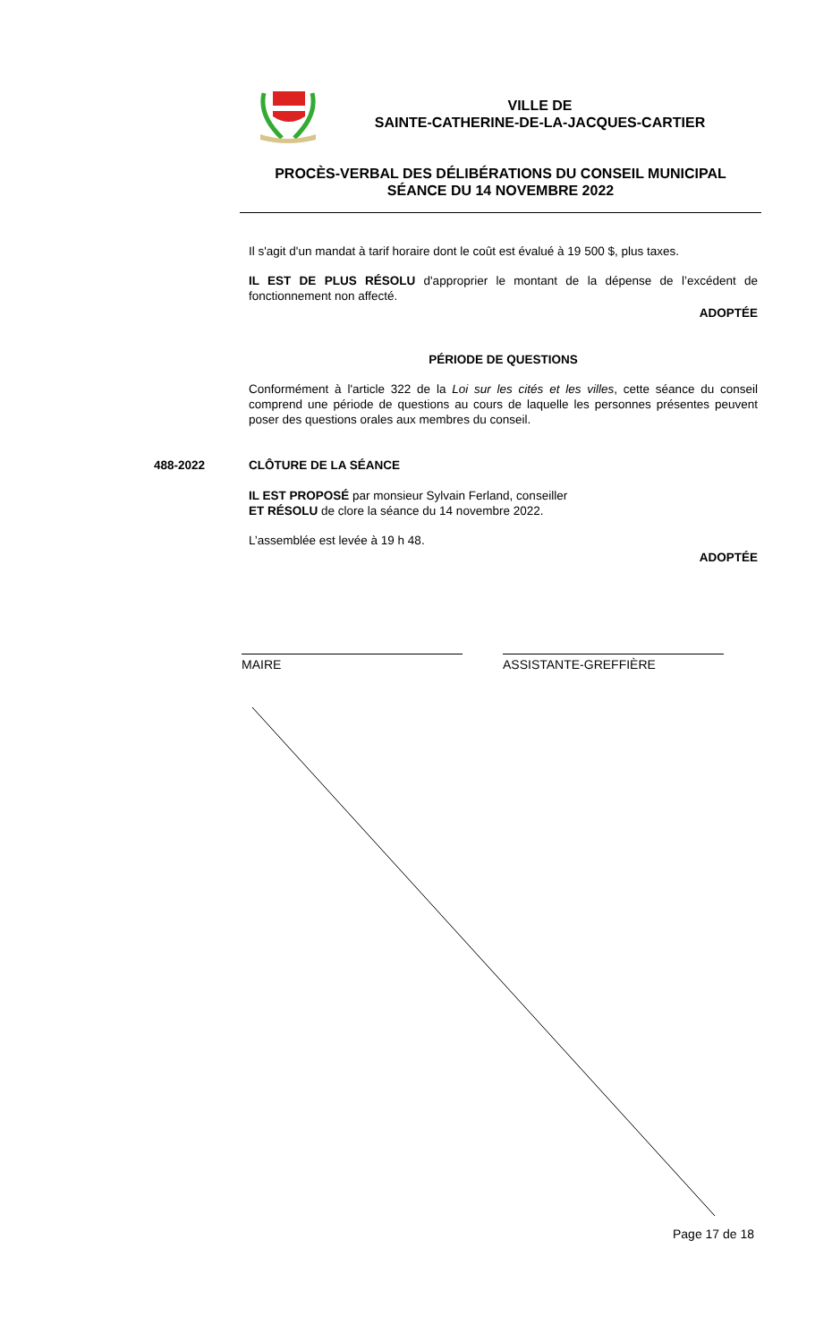VILLE DE
SAINTE-CATHERINE-DE-LA-JACQUES-CARTIER
PROCÈS-VERBAL DES DÉLIBÉRATIONS DU CONSEIL MUNICIPAL
SÉANCE DU 14 NOVEMBRE 2022
Il s'agit d'un mandat à tarif horaire dont le coût est évalué à 19 500 $, plus taxes.
IL EST DE PLUS RÉSOLU d'approprier le montant de la dépense de l’excédent de fonctionnement non affecté.
ADOPTÉE
PÉRIODE DE QUESTIONS
Conformément à l'article 322 de la Loi sur les cités et les villes, cette séance du conseil comprend une période de questions au cours de laquelle les personnes présentes peuvent poser des questions orales aux membres du conseil.
488-2022 CLÔTURE DE LA SÉANCE
IL EST PROPOSÉ par monsieur Sylvain Ferland, conseiller
ET RÉSOLU de clore la séance du 14 novembre 2022.
L’assemblée est levée à 19 h 48.
ADOPTÉE
MAIRE ASSISTANTE-GREFFIÈRE
Page 17 de 18